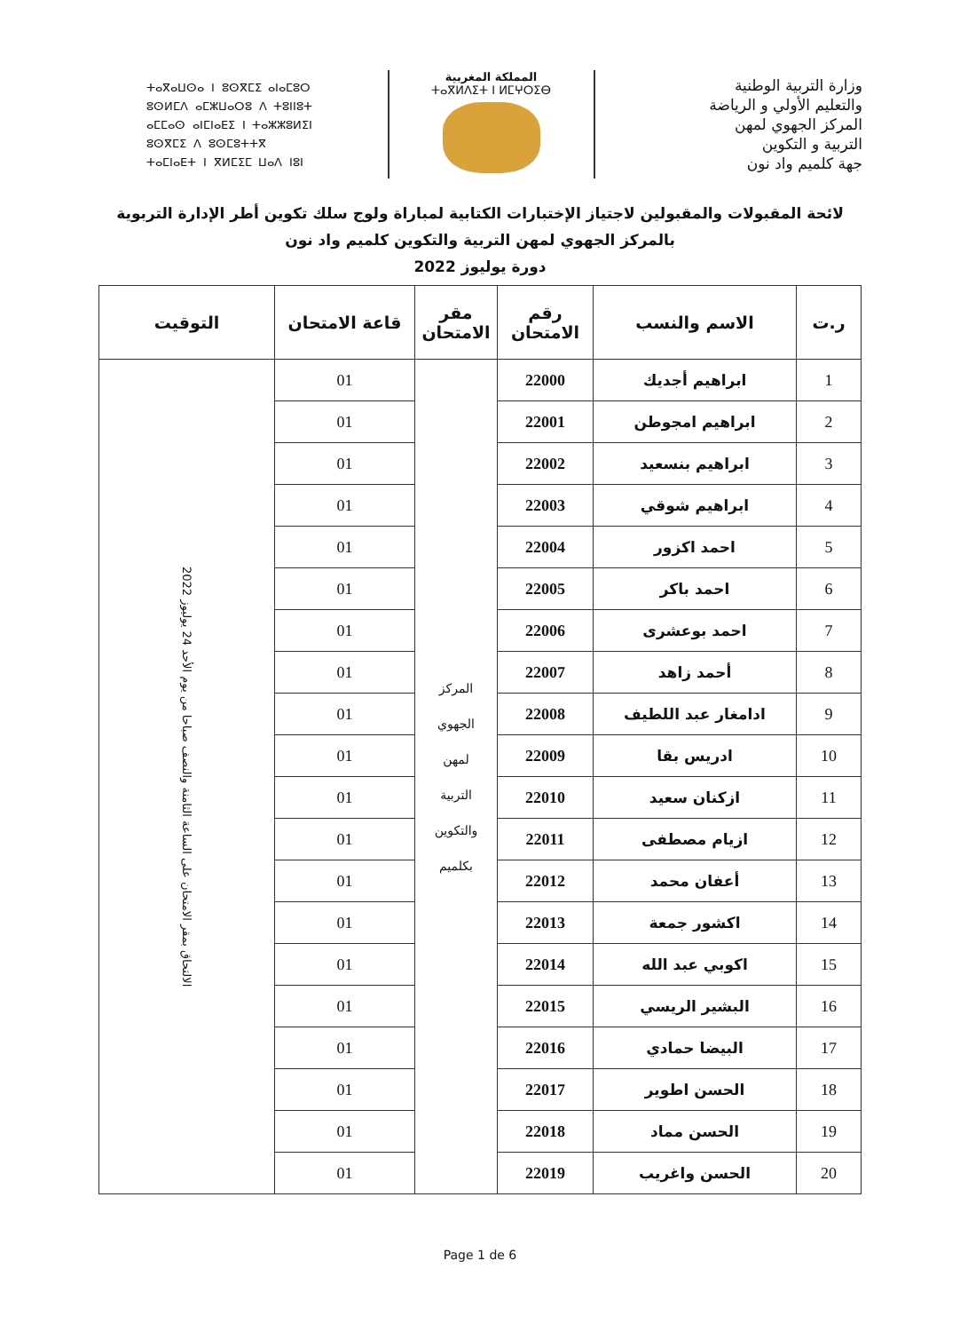ⵜⴰⴳⴰⵡⵙⴰ ⵏ ⵓⵙⴳⵎⵉ ⴰⵏⴰⵎⵓⵔ
ⵓⵙⵍⵎⴷ ⴰⵎⵣⵡⴰⵔⵓ ⴷ ⵜⵓⵏⵏⵓⵜ
ⴰⵎⵎⴰⵙ ⴰⵏⵎⵏⴰⴹⵉ ⵏ ⵜⴰⵣⵣⵓⵍⵉⵏ
ⵓⵙⴳⵎⵉ ⴷ ⵓⵙⵎⵓⵜⵜⴳ
ⵜⴰⵎⵏⴰⴹⵜ ⵏ ⴳⵍⵎⵉⵎ ⵡⴰⴷ ⵏⵓⵏ
المملكة المغربية
ⵜⴰⴳⵍⴷⵉⵜ ⵏ ⵍⵎⵖⵔⵉⴱ
وزارة التربية الوطنية
والتعليم الأولي و الرياضة
المركز الجهوي لمهن
التربية و التكوين
جهة كلميم واد نون
لائحة المقبولات والمقبولين لاجتياز الإختبارات الكتابية لمباراة ولوج سلك تكوين أطر الإدارة التربوية
بالمركز الجهوي لمهن التربية والتكوين كلميم واد نون
دورة يوليوز 2022
| ر.ت | الاسم والنسب | رقم الامتحان | مقر الامتحان | قاعة الامتحان | التوقيت |
| --- | --- | --- | --- | --- | --- |
| 1 | ابراهيم أجديك | 22000 | المركز الجهوي لمهن التربية والتكوين بكلميم | 01 | الالتحاق بمقر الامتحان على الساعة الثامنة والنصف صباحا من يوم الأحد 24 يوليوز 2022 |
| 2 | ابراهيم امجوطن | 22001 | | 01 | |
| 3 | ابراهيم بنسعيد | 22002 | | 01 | |
| 4 | ابراهيم شوقي | 22003 | | 01 | |
| 5 | احمد اكزور | 22004 | | 01 | |
| 6 | احمد باكر | 22005 | | 01 | |
| 7 | احمد بوعشرى | 22006 | | 01 | |
| 8 | أحمد زاهد | 22007 | | 01 | |
| 9 | ادامغار عبد اللطيف | 22008 | | 01 | |
| 10 | ادريس بقا | 22009 | | 01 | |
| 11 | ازكنان سعيد | 22010 | | 01 | |
| 12 | ازيام مصطفى | 22011 | | 01 | |
| 13 | أعفان محمد | 22012 | | 01 | |
| 14 | اكشور جمعة | 22013 | | 01 | |
| 15 | اكوبي عبد الله | 22014 | | 01 | |
| 16 | البشير الريسي | 22015 | | 01 | |
| 17 | البيضا حمادي | 22016 | | 01 | |
| 18 | الحسن اطوير | 22017 | | 01 | |
| 19 | الحسن مماد | 22018 | | 01 | |
| 20 | الحسن واغريب | 22019 | | 01 | |
Page 1 de 6